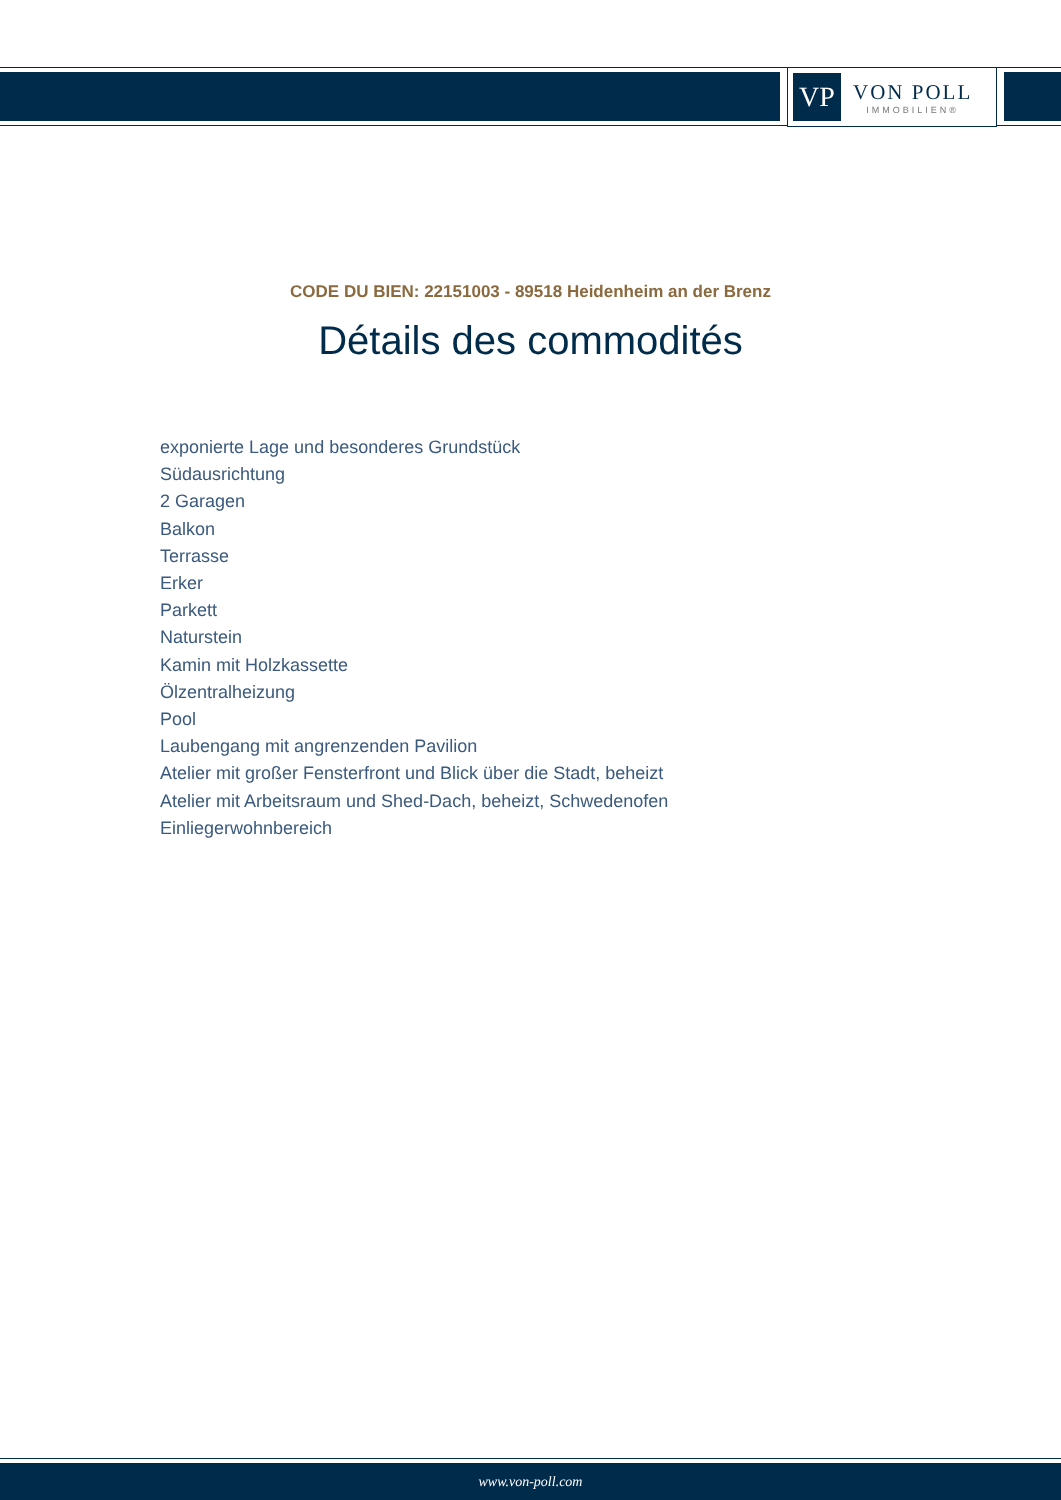VP
VON POLL
IMMOBILIEN®
CODE DU BIEN: 22151003 - 89518 Heidenheim an der Brenz
Détails des commodités
exponierte Lage und besonderes Grundstück
Südausrichtung
2 Garagen
Balkon
Terrasse
Erker
Parkett
Naturstein
Kamin mit Holzkassette
Ölzentralheizung
Pool
Laubengang mit angrenzenden Pavilion
Atelier mit großer Fensterfront und Blick über die Stadt, beheizt
Atelier mit Arbeitsraum und Shed-Dach, beheizt, Schwedenofen
Einliegerwohnbereich
www.von-poll.com